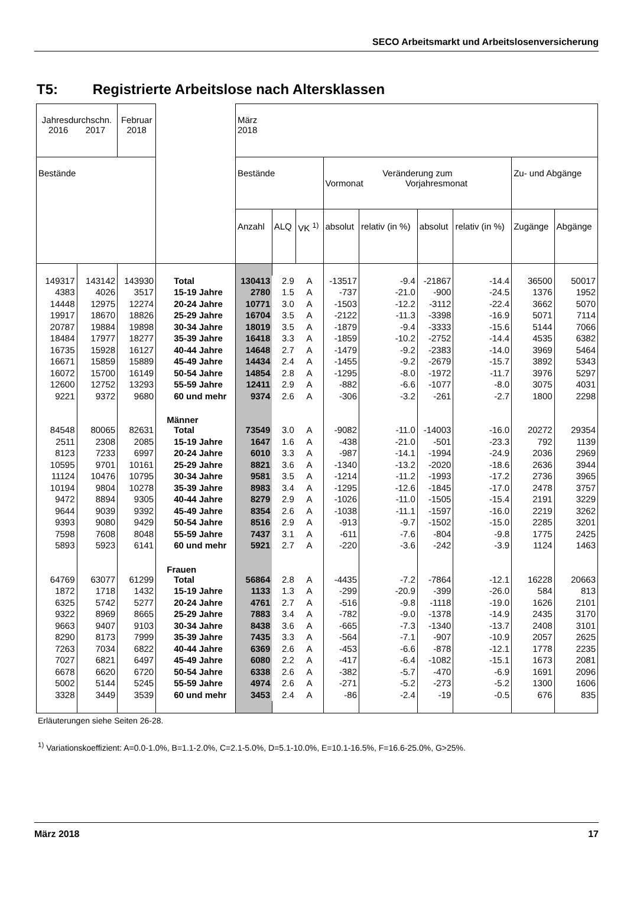SECO Arbeitsmarkt und Arbeitslosenversicherung
T5: Registrierte Arbeitslose nach Altersklassen
| Jahresdurchschn. 2016 2017 | | Februar 2018 | | März 2018 | | | | | | | | |
| Bestände | | | | Bestände | | | Veränderung zum Vormonat Vorjahresmonat | | | | Zu- und Abgänge | |
| | | | | Anzahl | ALQ | VK <sup>1)</sup> | absolut | relativ (in %) | absolut | relativ (in %) | Zugänge | Abgänge |
| 149317 | 143142 | 143930 | Total | 130413 | 2.9 | A | -13517 | -9.4 | -21867 | -14.4 | 36500 | 50017 |
| 4383 | 4026 | 3517 | 15-19 Jahre | 2780 | 1.5 | A | -737 | -21.0 | -900 | -24.5 | 1376 | 1952 |
| 14448 | 12975 | 12274 | 20-24 Jahre | 10771 | 3.0 | A | -1503 | -12.2 | -3112 | -22.4 | 3662 | 5070 |
| 19917 | 18670 | 18826 | 25-29 Jahre | 16704 | 3.5 | A | -2122 | -11.3 | -3398 | -16.9 | 5071 | 7114 |
| 20787 | 19884 | 19898 | 30-34 Jahre | 18019 | 3.5 | A | -1879 | -9.4 | -3333 | -15.6 | 5144 | 7066 |
| 18484 | 17977 | 18277 | 35-39 Jahre | 16418 | 3.3 | A | -1859 | -10.2 | -2752 | -14.4 | 4535 | 6382 |
| 16735 | 15928 | 16127 | 40-44 Jahre | 14648 | 2.7 | A | -1479 | -9.2 | -2383 | -14.0 | 3969 | 5464 |
| 16671 | 15859 | 15889 | 45-49 Jahre | 14434 | 2.4 | A | -1455 | -9.2 | -2679 | -15.7 | 3892 | 5343 |
| 16072 | 15700 | 16149 | 50-54 Jahre | 14854 | 2.8 | A | -1295 | -8.0 | -1972 | -11.7 | 3976 | 5297 |
| 12600 | 12752 | 13293 | 55-59 Jahre | 12411 | 2.9 | A | -882 | -6.6 | -1077 | -8.0 | 3075 | 4031 |
| 9221 | 9372 | 9680 | 60 und mehr | 9374 | 2.6 | A | -306 | -3.2 | -261 | -2.7 | 1800 | 2298 |
| | | | Männer | | | | | | | | | |
| 84548 | 80065 | 82631 | Total | 73549 | 3.0 | A | -9082 | -11.0 | -14003 | -16.0 | 20272 | 29354 |
| 2511 | 2308 | 2085 | 15-19 Jahre | 1647 | 1.6 | A | -438 | -21.0 | -501 | -23.3 | 792 | 1139 |
| 8123 | 7233 | 6997 | 20-24 Jahre | 6010 | 3.3 | A | -987 | -14.1 | -1994 | -24.9 | 2036 | 2969 |
| 10595 | 9701 | 10161 | 25-29 Jahre | 8821 | 3.6 | A | -1340 | -13.2 | -2020 | -18.6 | 2636 | 3944 |
| 11124 | 10476 | 10795 | 30-34 Jahre | 9581 | 3.5 | A | -1214 | -11.2 | -1993 | -17.2 | 2736 | 3965 |
| 10194 | 9804 | 10278 | 35-39 Jahre | 8983 | 3.4 | A | -1295 | -12.6 | -1845 | -17.0 | 2478 | 3757 |
| 9472 | 8894 | 9305 | 40-44 Jahre | 8279 | 2.9 | A | -1026 | -11.0 | -1505 | -15.4 | 2191 | 3229 |
| 9644 | 9039 | 9392 | 45-49 Jahre | 8354 | 2.6 | A | -1038 | -11.1 | -1597 | -16.0 | 2219 | 3262 |
| 9393 | 9080 | 9429 | 50-54 Jahre | 8516 | 2.9 | A | -913 | -9.7 | -1502 | -15.0 | 2285 | 3201 |
| 7598 | 7608 | 8048 | 55-59 Jahre | 7437 | 3.1 | A | -611 | -7.6 | -804 | -9.8 | 1775 | 2425 |
| 5893 | 5923 | 6141 | 60 und mehr | 5921 | 2.7 | A | -220 | -3.6 | -242 | -3.9 | 1124 | 1463 |
| | | | Frauen | | | | | | | | | |
| 64769 | 63077 | 61299 | Total | 56864 | 2.8 | A | -4435 | -7.2 | -7864 | -12.1 | 16228 | 20663 |
| 1872 | 1718 | 1432 | 15-19 Jahre | 1133 | 1.3 | A | -299 | -20.9 | -399 | -26.0 | 584 | 813 |
| 6325 | 5742 | 5277 | 20-24 Jahre | 4761 | 2.7 | A | -516 | -9.8 | -1118 | -19.0 | 1626 | 2101 |
| 9322 | 8969 | 8665 | 25-29 Jahre | 7883 | 3.4 | A | -782 | -9.0 | -1378 | -14.9 | 2435 | 3170 |
| 9663 | 9407 | 9103 | 30-34 Jahre | 8438 | 3.6 | A | -665 | -7.3 | -1340 | -13.7 | 2408 | 3101 |
| 8290 | 8173 | 7999 | 35-39 Jahre | 7435 | 3.3 | A | -564 | -7.1 | -907 | -10.9 | 2057 | 2625 |
| 7263 | 7034 | 6822 | 40-44 Jahre | 6369 | 2.6 | A | -453 | -6.6 | -878 | -12.1 | 1778 | 2235 |
| 7027 | 6821 | 6497 | 45-49 Jahre | 6080 | 2.2 | A | -417 | -6.4 | -1082 | -15.1 | 1673 | 2081 |
| 6678 | 6620 | 6720 | 50-54 Jahre | 6338 | 2.6 | A | -382 | -5.7 | -470 | -6.9 | 1691 | 2096 |
| 5002 | 5144 | 5245 | 55-59 Jahre | 4974 | 2.6 | A | -271 | -5.2 | -273 | -5.2 | 1300 | 1606 |
| 3328 | 3449 | 3539 | 60 und mehr | 3453 | 2.4 | A | -86 | -2.4 | -19 | -0.5 | 676 | 835 |
Erläuterungen siehe Seiten 26-28.
<sup>1)</sup> Variationskoeffizient: A=0.0-1.0%, B=1.1-2.0%, C=2.1-5.0%, D=5.1-10.0%, E=10.1-16.5%, F=16.6-25.0%, G>25%.
März 2018 17